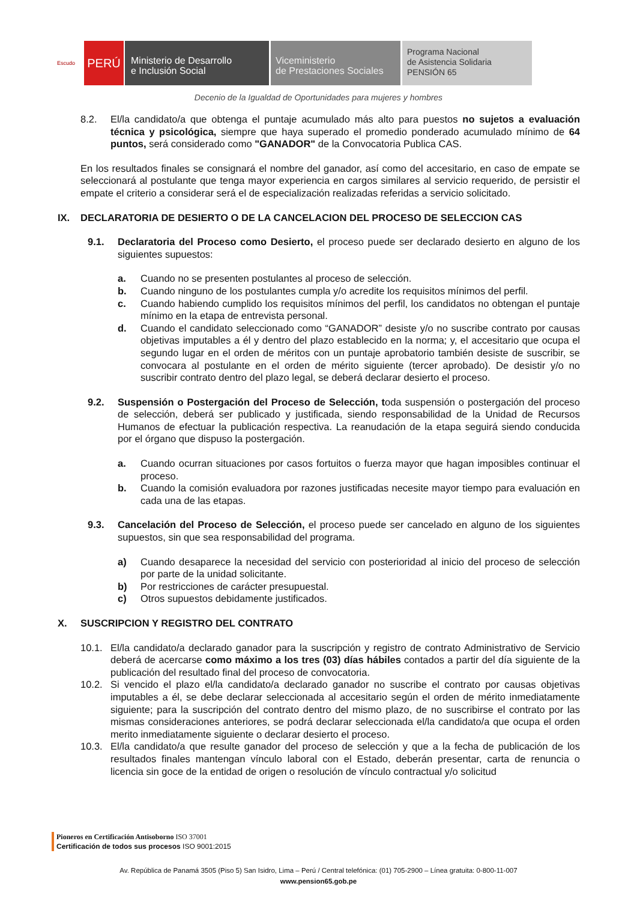Escudo
PERÚ
Ministerio de Desarrollo
e Inclusión Social
Viceministerio
de Prestaciones Sociales
Programa Nacional
de Asistencia Solidaria
PENSIÓN 65
Decenio de la Igualdad de Oportunidades para mujeres y hombres
8.2. El/la candidato/a que obtenga el puntaje acumulado más alto para puestos no sujetos a evaluación técnica y psicológica, siempre que haya superado el promedio ponderado acumulado mínimo de 64 puntos, será considerado como "GANADOR" de la Convocatoria Publica CAS.
En los resultados finales se consignará el nombre del ganador, así como del accesitario, en caso de empate se seleccionará al postulante que tenga mayor experiencia en cargos similares al servicio requerido, de persistir el empate el criterio a considerar será el de especialización realizadas referidas a servicio solicitado.
IX. DECLARATORIA DE DESIERTO O DE LA CANCELACION DEL PROCESO DE SELECCION CAS
9.1. Declaratoria del Proceso como Desierto, el proceso puede ser declarado desierto en alguno de los siguientes supuestos:
a. Cuando no se presenten postulantes al proceso de selección.
b. Cuando ninguno de los postulantes cumpla y/o acredite los requisitos mínimos del perfil.
c. Cuando habiendo cumplido los requisitos mínimos del perfil, los candidatos no obtengan el puntaje mínimo en la etapa de entrevista personal.
d. Cuando el candidato seleccionado como “GANADOR” desiste y/o no suscribe contrato por causas objetivas imputables a él y dentro del plazo establecido en la norma; y, el accesitario que ocupa el segundo lugar en el orden de méritos con un puntaje aprobatorio también desiste de suscribir, se convocara al postulante en el orden de mérito siguiente (tercer aprobado). De desistir y/o no suscribir contrato dentro del plazo legal, se deberá declarar desierto el proceso.
9.2. Suspensión o Postergación del Proceso de Selección, toda suspensión o postergación del proceso de selección, deberá ser publicado y justificada, siendo responsabilidad de la Unidad de Recursos Humanos de efectuar la publicación respectiva. La reanudación de la etapa seguirá siendo conducida por el órgano que dispuso la postergación.
a. Cuando ocurran situaciones por casos fortuitos o fuerza mayor que hagan imposibles continuar el proceso.
b. Cuando la comisión evaluadora por razones justificadas necesite mayor tiempo para evaluación en cada una de las etapas.
9.3. Cancelación del Proceso de Selección, el proceso puede ser cancelado en alguno de los siguientes supuestos, sin que sea responsabilidad del programa.
a) Cuando desaparece la necesidad del servicio con posterioridad al inicio del proceso de selección por parte de la unidad solicitante.
b) Por restricciones de carácter presupuestal.
c) Otros supuestos debidamente justificados.
X. SUSCRIPCION Y REGISTRO DEL CONTRATO
10.1. El/la candidato/a declarado ganador para la suscripción y registro de contrato Administrativo de Servicio deberá de acercarse como máximo a los tres (03) días hábiles contados a partir del día siguiente de la publicación del resultado final del proceso de convocatoria.
10.2. Si vencido el plazo el/la candidato/a declarado ganador no suscribe el contrato por causas objetivas imputables a él, se debe declarar seleccionada al accesitario según el orden de mérito inmediatamente siguiente; para la suscripción del contrato dentro del mismo plazo, de no suscribirse el contrato por las mismas consideraciones anteriores, se podrá declarar seleccionada el/la candidato/a que ocupa el orden merito inmediatamente siguiente o declarar desierto el proceso.
10.3. El/la candidato/a que resulte ganador del proceso de selección y que a la fecha de publicación de los resultados finales mantengan vínculo laboral con el Estado, deberán presentar, carta de renuncia o licencia sin goce de la entidad de origen o resolución de vínculo contractual y/o solicitud
Pioneros en Certificación Antisoborno ISO 37001
Certificación de todos sus procesos ISO 9001:2015
Av. República de Panamá 3505 (Piso 5) San Isidro, Lima – Perú / Central telefónica: (01) 705-2900 – Línea gratuita: 0-800-11-007
www.pension65.gob.pe